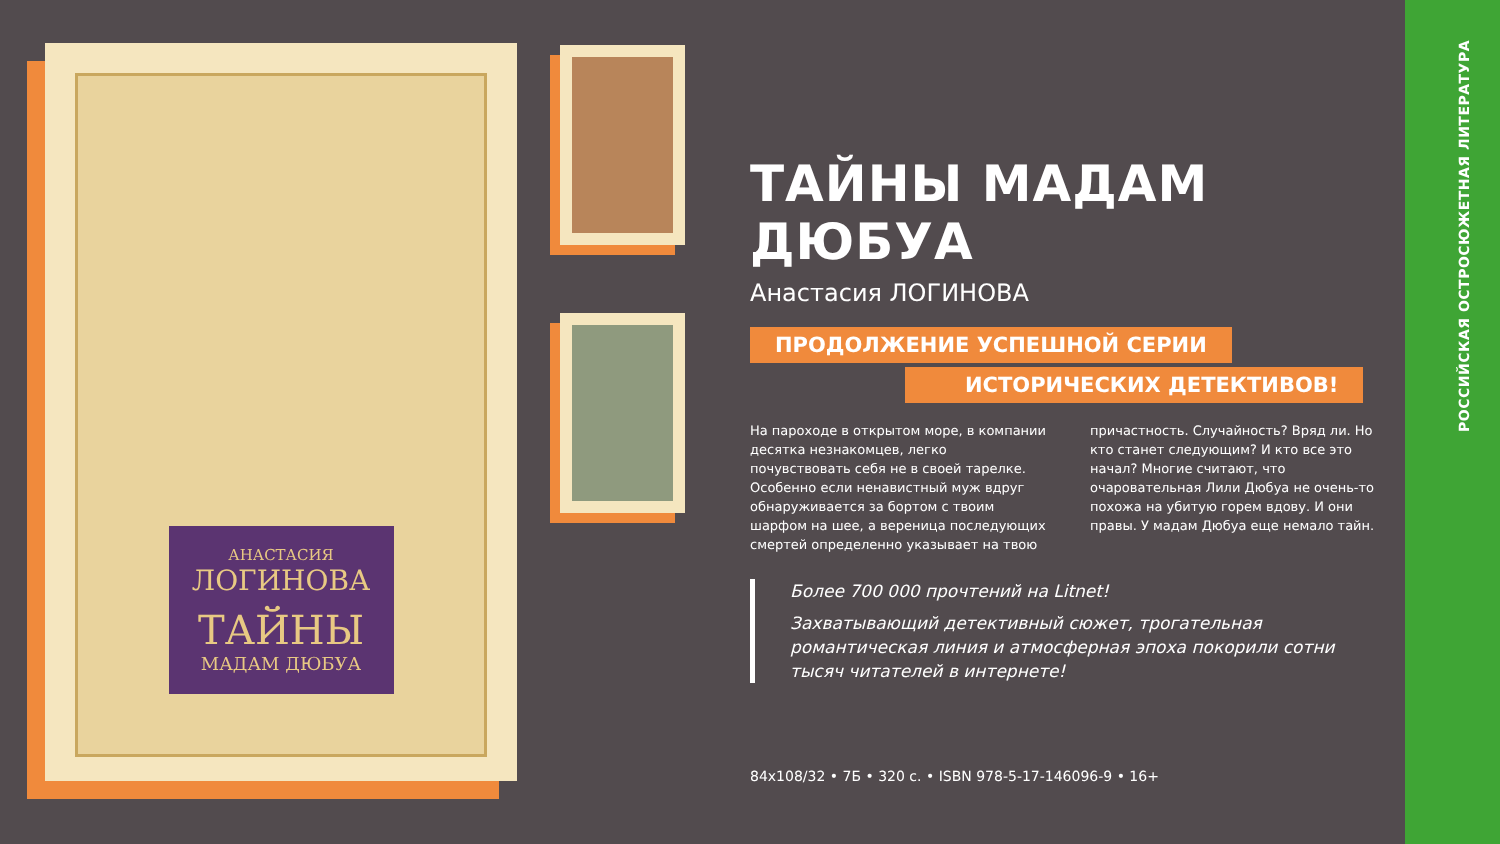АНАСТАСИЯ
ЛОГИНОВА
ТАЙНЫ
МАДАМ ДЮБУА
ТАЙНЫ МАДАМ ДЮБУА
Анастасия ЛОГИНОВА
ПРОДОЛЖЕНИЕ УСПЕШНОЙ СЕРИИ
ИСТОРИЧЕСКИХ ДЕТЕКТИВОВ!
На пароходе в открытом море, в компании десятка незнакомцев, легко почувствовать себя не в своей тарелке. Особенно если ненавистный муж вдруг обнаруживается за бортом с твоим шарфом на шее, а вереница последующих смертей определенно указывает на твою
причастность. Случайность? Вряд ли. Но кто станет следующим? И кто все это начал? Многие считают, что очаровательная Лили Дюбуа не очень-то похожа на убитую горем вдову. И они правы. У мадам Дюбуа еще немало тайн.
Более 700 000 прочтений на Litnet!
Захватывающий детективный сюжет, трогательная романтическая линия и атмосферная эпоха покорили сотни тысяч читателей в интернете!
84x108/32 • 7Б • 320 с. • ISBN 978-5-17-146096-9 • 16+
РОССИЙСКАЯ ОСТРОСЮЖЕТНАЯ ЛИТЕРАТУРА